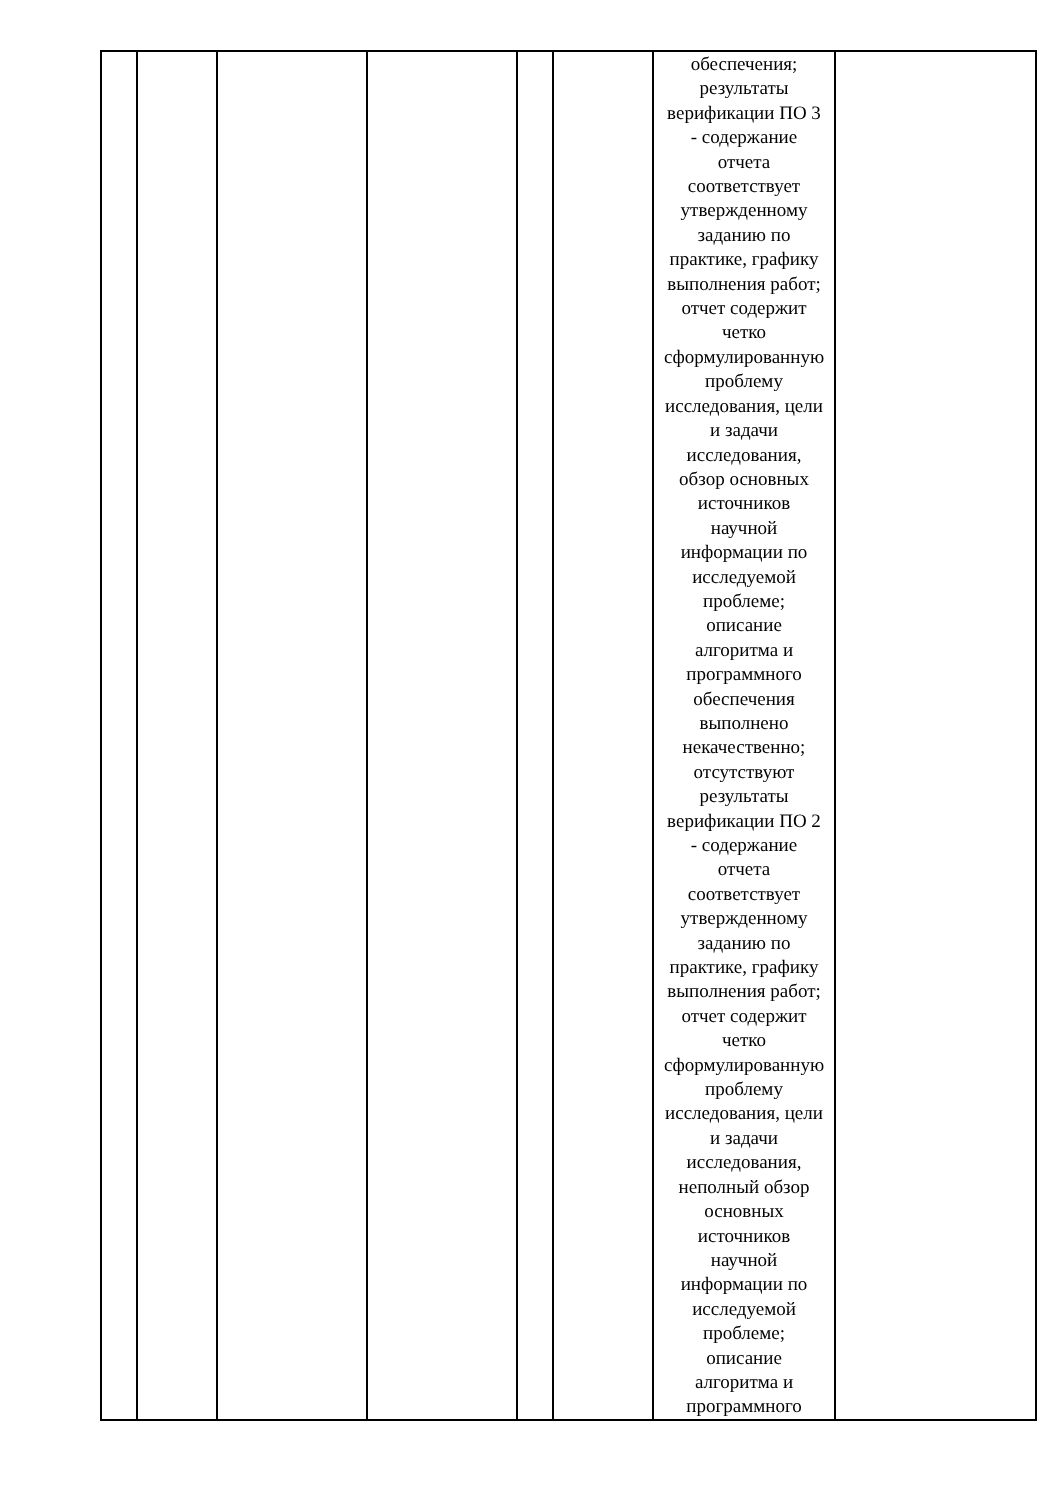| | | | | | | обеспечения; результаты верификации ПО 3 - содержание отчета соответствует утвержденному заданию по практике, графику выполнения работ; отчет содержит четко сформулированную проблему исследования, цели и задачи исследования, обзор основных источников научной информации по исследуемой проблеме; описание алгоритма и программного обеспечения выполнено некачественно; отсутствуют результаты верификации ПО 2 - содержание отчета соответствует утвержденному заданию по практике, графику выполнения работ; отчет содержит четко сформулированную проблему исследования, цели и задачи исследования, неполный обзор основных источников научной информации по исследуемой проблеме; описание алгоритма и программного | |